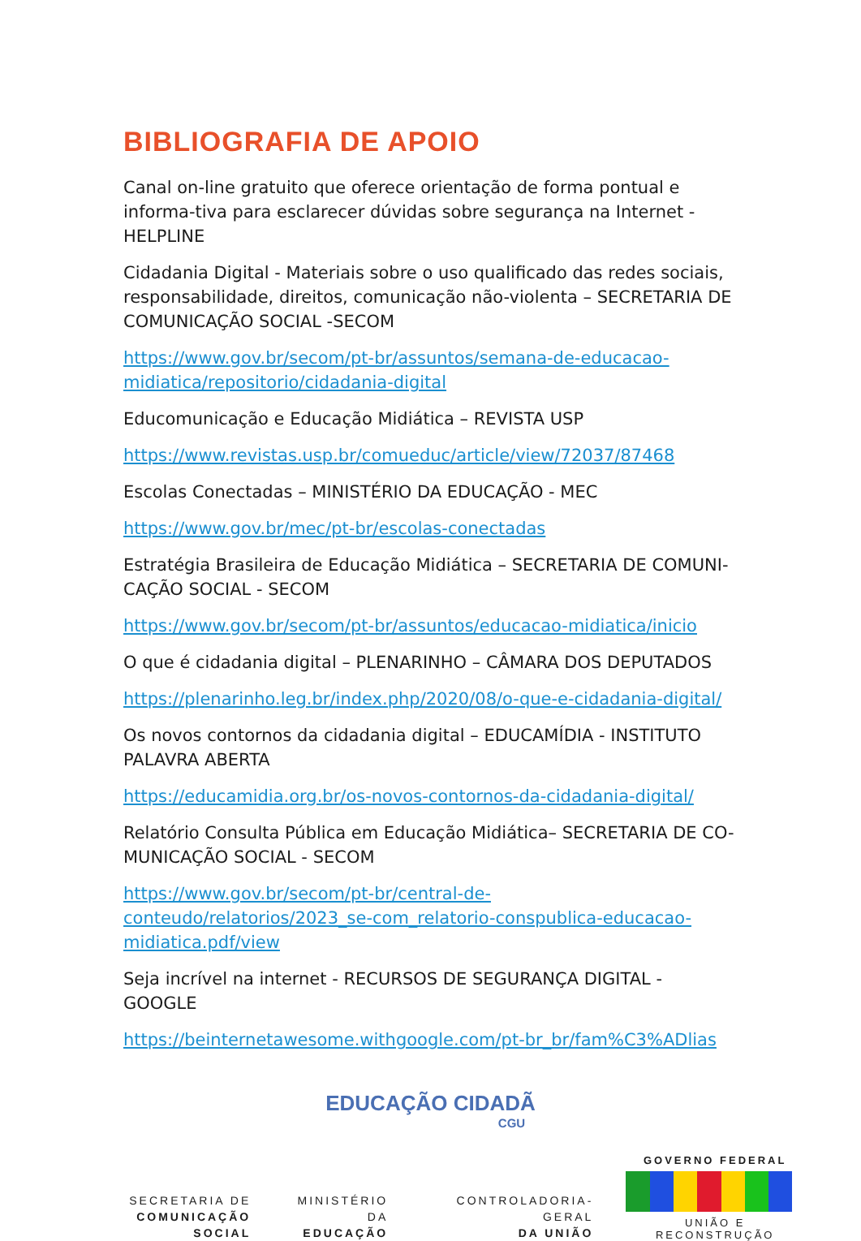BIBLIOGRAFIA DE APOIO
Canal on-line gratuito que oferece orientação de forma pontual e informa-tiva para esclarecer dúvidas sobre segurança na Internet - HELPLINE
Cidadania Digital - Materiais sobre o uso qualificado das redes sociais, responsabilidade, direitos, comunicação não-violenta – SECRETARIA DE COMUNICAÇÃO SOCIAL -SECOM
https://www.gov.br/secom/pt-br/assuntos/semana-de-educacao-midiatica/repositorio/cidadania-digital
Educomunicação e Educação Midiática – REVISTA USP
https://www.revistas.usp.br/comueduc/article/view/72037/87468
Escolas Conectadas – MINISTÉRIO DA EDUCAÇÃO - MEC
https://www.gov.br/mec/pt-br/escolas-conectadas
Estratégia Brasileira de Educação Midiática – SECRETARIA DE COMUNI-CAÇÃO SOCIAL - SECOM
https://www.gov.br/secom/pt-br/assuntos/educacao-midiatica/inicio
O que é cidadania digital – PLENARINHO – CÂMARA DOS DEPUTADOS
https://plenarinho.leg.br/index.php/2020/08/o-que-e-cidadania-digital/
Os novos contornos da cidadania digital – EDUCAMÍDIA - INSTITUTO PALAVRA ABERTA
https://educamidia.org.br/os-novos-contornos-da-cidadania-digital/
Relatório Consulta Pública em Educação Midiática– SECRETARIA DE CO-MUNICAÇÃO SOCIAL - SECOM
https://www.gov.br/secom/pt-br/central-de-conteudo/relatorios/2023_se-com_relatorio-conspublica-educacao-midiatica.pdf/view
Seja incrível na internet - RECURSOS DE SEGURANÇA DIGITAL - GOOGLE
https://beinternetawesome.withgoogle.com/pt-br_br/fam%C3%ADlias
EDUCAÇÃO CIDADÃ
CGU
SECRETARIA DE
COMUNICAÇÃO SOCIAL
MINISTÉRIO DA
EDUCAÇÃO
CONTROLADORIA-GERAL
DA UNIÃO
GOVERNO FEDERAL
UNIÃO E RECONSTRUÇÃO